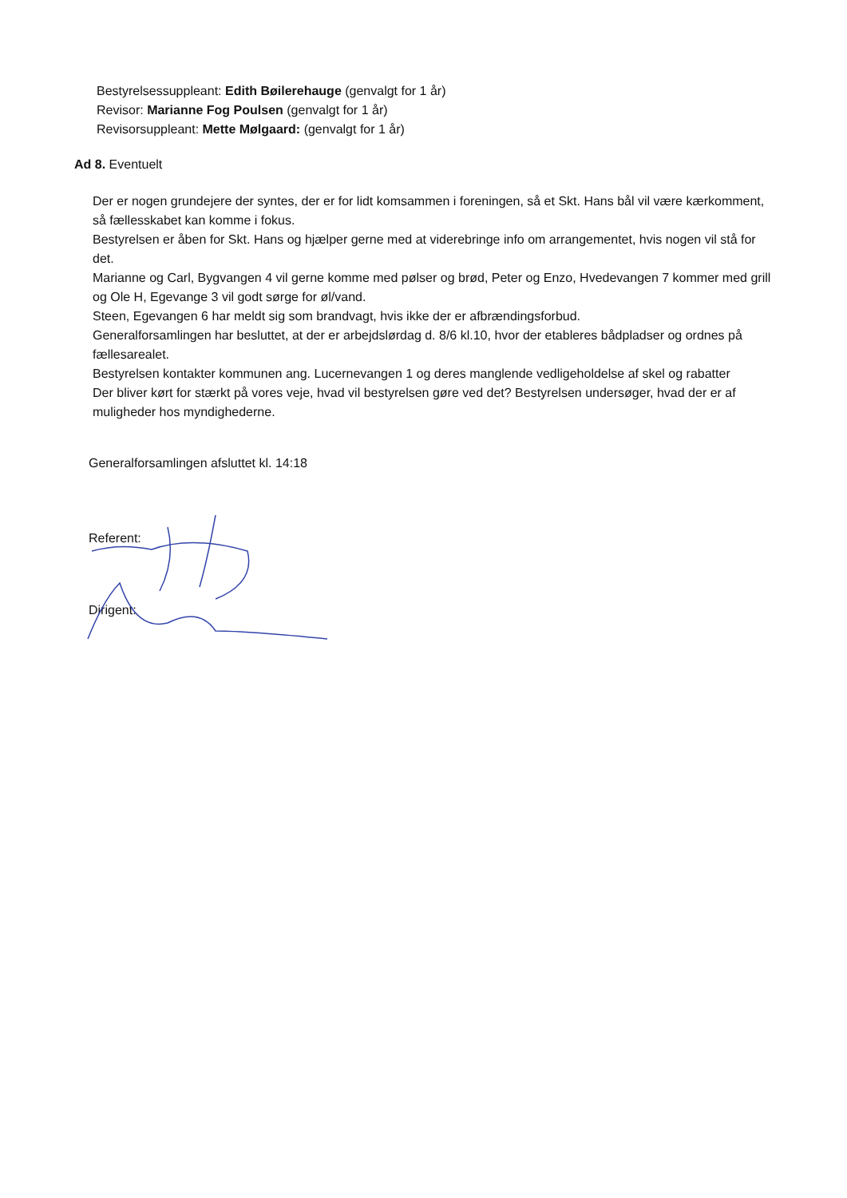Bestyrelsessuppleant: Edith Bøilerehauge (genvalgt for 1 år)
Revisor: Marianne Fog Poulsen (genvalgt for 1 år)
Revisorsuppleant: Mette Mølgaard: (genvalgt for 1 år)
Ad 8. Eventuelt
Der er nogen grundejere der syntes, der er for lidt komsammen i foreningen, så et Skt. Hans bål vil være kærkomment, så fællesskabet kan komme i fokus.
Bestyrelsen er åben for Skt. Hans og hjælper gerne med at viderebringe info om arrangementet, hvis nogen vil stå for det.
Marianne og Carl, Bygvangen 4 vil gerne komme med pølser og brød, Peter og Enzo, Hvedevangen 7 kommer med grill og Ole H, Egevange 3 vil godt sørge for øl/vand.
Steen, Egevangen 6 har meldt sig som brandvagt, hvis ikke der er afbrændingsforbud.
Generalforsamlingen har besluttet, at der er arbejdslørdag d. 8/6 kl.10, hvor der etableres bådpladser og ordnes på fællesarealet.
Bestyrelsen kontakter kommunen ang. Lucernevangen 1 og deres manglende vedligeholdelse af skel og rabatter
Der bliver kørt for stærkt på vores veje, hvad vil bestyrelsen gøre ved det? Bestyrelsen undersøger, hvad der er af muligheder hos myndighederne.
Generalforsamlingen afsluttet kl. 14:18
Referent:
Dirigent: